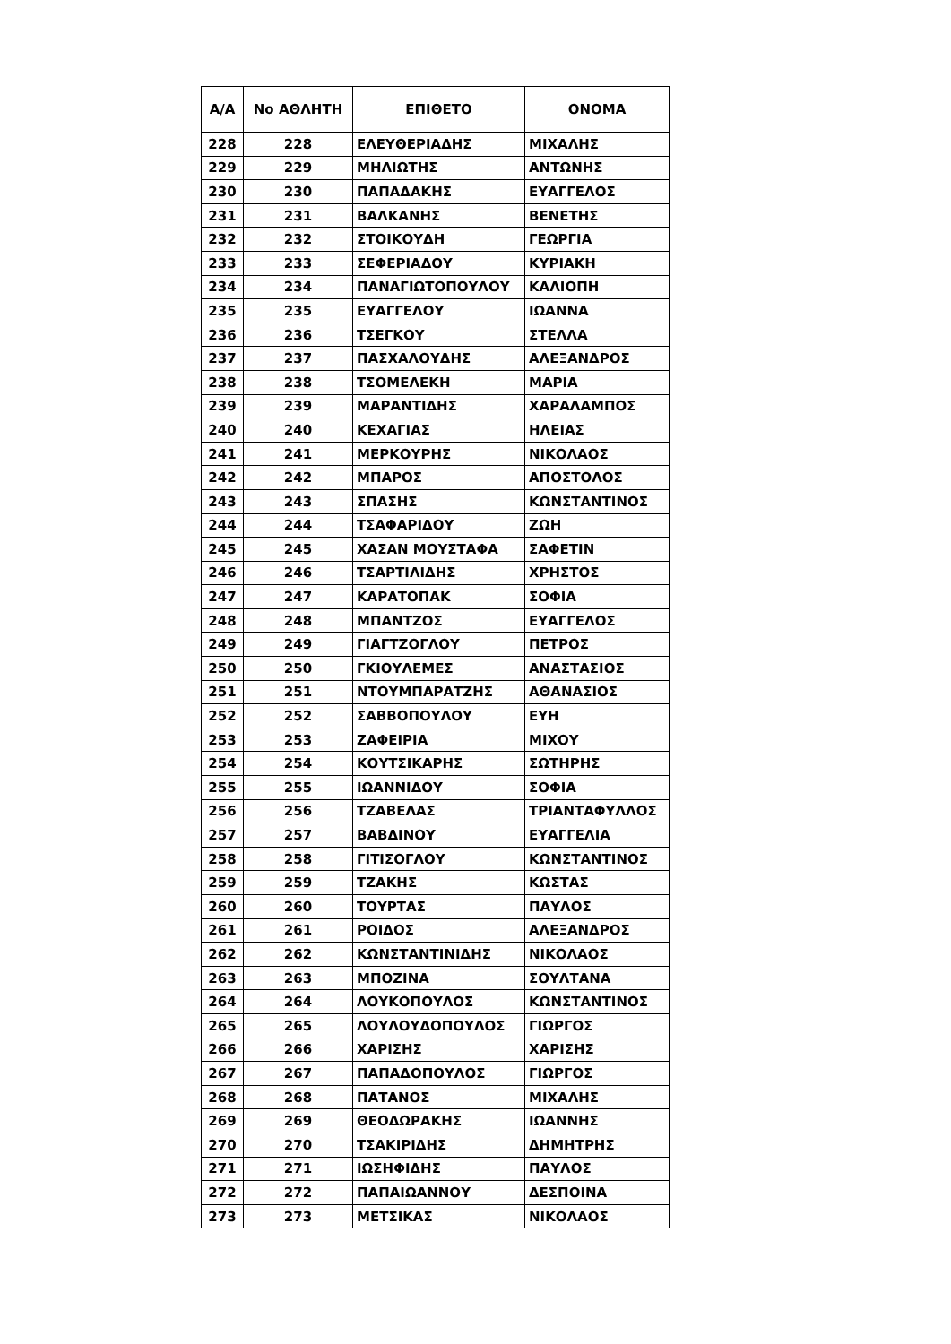| Α/Α | No ΑΘΛΗΤΗ | ΕΠΙΘΕΤΟ | ΟΝΟΜΑ |
| --- | --- | --- | --- |
| 228 | 228 | ΕΛΕΥΘΕΡΙΑΔΗΣ | ΜΙΧΑΛΗΣ |
| 229 | 229 | ΜΗΛΙΩΤΗΣ | ΑΝΤΩΝΗΣ |
| 230 | 230 | ΠΑΠΑΔΑΚΗΣ | ΕΥΑΓΓΕΛΟΣ |
| 231 | 231 | ΒΑΛΚΑΝΗΣ | ΒΕΝΕΤΗΣ |
| 232 | 232 | ΣΤΟΙΚΟΥΔΗ | ΓΕΩΡΓΙΑ |
| 233 | 233 | ΣΕΦΕΡΙΑΔΟΥ | ΚΥΡΙΑΚΗ |
| 234 | 234 | ΠΑΝΑΓΙΩΤΟΠΟΥΛΟΥ | ΚΑΛΙΟΠΗ |
| 235 | 235 | ΕΥΑΓΓΕΛΟΥ | ΙΩΑΝΝΑ |
| 236 | 236 | ΤΣΕΓΚΟΥ | ΣΤΕΛΛΑ |
| 237 | 237 | ΠΑΣΧΑΛΟΥΔΗΣ | ΑΛΕΞΑΝΔΡΟΣ |
| 238 | 238 | ΤΣΟΜΕΛΕΚΗ | ΜΑΡΙΑ |
| 239 | 239 | ΜΑΡΑΝΤΙΔΗΣ | ΧΑΡΑΛΑΜΠΟΣ |
| 240 | 240 | ΚΕΧΑΓΙΑΣ | ΗΛΕΙΑΣ |
| 241 | 241 | ΜΕΡΚΟΥΡΗΣ | ΝΙΚΟΛΑΟΣ |
| 242 | 242 | ΜΠΑΡΟΣ | ΑΠΟΣΤΟΛΟΣ |
| 243 | 243 | ΣΠΑΣΗΣ | ΚΩΝΣΤΑΝΤΙΝΟΣ |
| 244 | 244 | ΤΣΑΦΑΡΙΔΟΥ | ΖΩΗ |
| 245 | 245 | ΧΑΣΑΝ ΜΟΥΣΤΑΦΑ | ΣΑΦΕΤΙΝ |
| 246 | 246 | ΤΣΑΡΤΙΛΙΔΗΣ | ΧΡΗΣΤΟΣ |
| 247 | 247 | ΚΑΡΑΤΟΠΑΚ | ΣΟΦΙΑ |
| 248 | 248 | ΜΠΑΝΤΖΟΣ | ΕΥΑΓΓΕΛΟΣ |
| 249 | 249 | ΓΙΑΓΤΖΟΓΛΟΥ | ΠΕΤΡΟΣ |
| 250 | 250 | ΓΚΙΟΥΛΕΜΕΣ | ΑΝΑΣΤΑΣΙΟΣ |
| 251 | 251 | ΝΤΟΥΜΠΑΡΑΤΖΗΣ | ΑΘΑΝΑΣΙΟΣ |
| 252 | 252 | ΣΑΒΒΟΠΟΥΛΟΥ | ΕΥΗ |
| 253 | 253 | ΖΑΦΕΙΡΙΑ | ΜΙΧΟΥ |
| 254 | 254 | ΚΟΥΤΣΙΚΑΡΗΣ | ΣΩΤΗΡΗΣ |
| 255 | 255 | ΙΩΑΝΝΙΔΟΥ | ΣΟΦΙΑ |
| 256 | 256 | ΤΖΑΒΕΛΑΣ | ΤΡΙΑΝΤΑΦΥΛΛΟΣ |
| 257 | 257 | ΒΑΒΔΙΝΟΥ | ΕΥΑΓΓΕΛΙΑ |
| 258 | 258 | ΓΙΤΙΣΟΓΛΟΥ | ΚΩΝΣΤΑΝΤΙΝΟΣ |
| 259 | 259 | ΤΖΑΚΗΣ | ΚΩΣΤΑΣ |
| 260 | 260 | ΤΟΥΡΤΑΣ | ΠΑΥΛΟΣ |
| 261 | 261 | ΡΟΙΔΟΣ | ΑΛΕΞΑΝΔΡΟΣ |
| 262 | 262 | ΚΩΝΣΤΑΝΤΙΝΙΔΗΣ | ΝΙΚΟΛΑΟΣ |
| 263 | 263 | ΜΠΟΖΙΝΑ | ΣΟΥΛΤΑΝΑ |
| 264 | 264 | ΛΟΥΚΟΠΟΥΛΟΣ | ΚΩΝΣΤΑΝΤΙΝΟΣ |
| 265 | 265 | ΛΟΥΛΟΥΔΟΠΟΥΛΟΣ | ΓΙΩΡΓΟΣ |
| 266 | 266 | ΧΑΡΙΣΗΣ | ΧΑΡΙΣΗΣ |
| 267 | 267 | ΠΑΠΑΔΟΠΟΥΛΟΣ | ΓΙΩΡΓΟΣ |
| 268 | 268 | ΠΑΤΑΝΟΣ | ΜΙΧΑΛΗΣ |
| 269 | 269 | ΘΕΟΔΩΡΑΚΗΣ | ΙΩΑΝΝΗΣ |
| 270 | 270 | ΤΣΑΚΙΡΙΔΗΣ | ΔΗΜΗΤΡΗΣ |
| 271 | 271 | ΙΩΣΗΦΙΔΗΣ | ΠΑΥΛΟΣ |
| 272 | 272 | ΠΑΠΑΙΩΑΝΝΟΥ | ΔΕΣΠΟΙΝΑ |
| 273 | 273 | ΜΕΤΣΙΚΑΣ | ΝΙΚΟΛΑΟΣ |